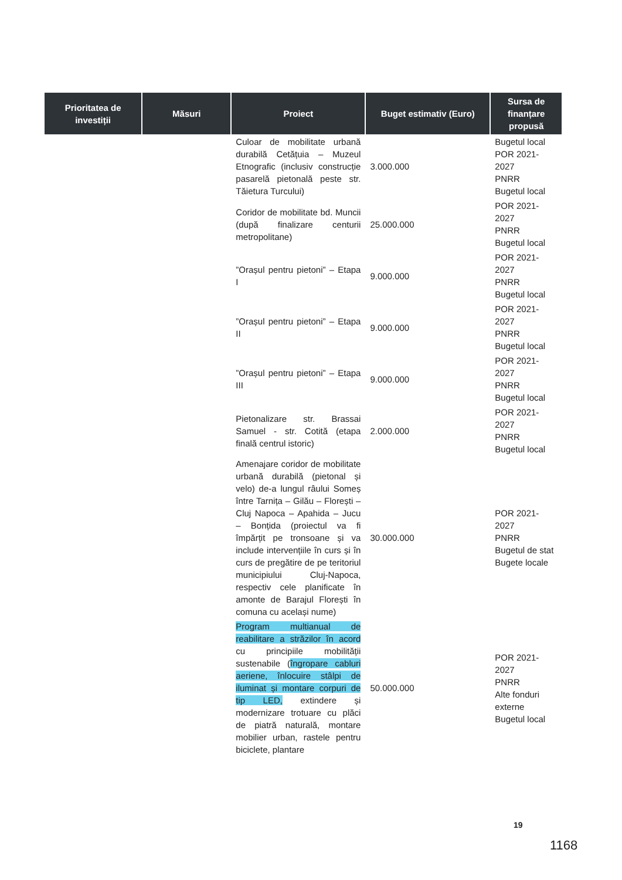| Prioritatea de investiții | Măsuri | Proiect | Buget estimativ (Euro) | Sursa de finanțare propusă |
| --- | --- | --- | --- | --- |
| | | Culoar de mobilitate urbană durabilă Cetățuia – Muzeul Etnografic (inclusiv construcție pasarelă pietonală peste str. Tăietura Turcului) | 3.000.000 | Bugetul local POR 2021-2027 PNRR Bugetul local |
| | | Coridor de mobilitate bd. Muncii (după finalizare centurii metropolitane) | 25.000.000 | POR 2021-2027 PNRR Bugetul local |
| | | ”Orașul pentru pietoni” – Etapa I | 9.000.000 | POR 2021-2027 PNRR Bugetul local |
| | | ”Orașul pentru pietoni” – Etapa II | 9.000.000 | POR 2021-2027 PNRR Bugetul local |
| | | ”Orașul pentru pietoni” – Etapa III | 9.000.000 | POR 2021-2027 PNRR Bugetul local |
| | | Pietonalizare str. Brassai Samuel - str. Cotită (etapa finală centrul istoric) | 2.000.000 | POR 2021-2027 PNRR Bugetul local |
| | | Amenajare coridor de mobilitate urbană durabilă (pietonal și velo) de-a lungul râului Someș între Tarnița – Gilău – Florești – Cluj Napoca – Apahida – Jucu – Bonțida (proiectul va fi împărțit pe tronsoane și va include intervențiile în curs și în curs de pregătire de pe teritoriul municipiului Cluj-Napoca, respectiv cele planificate în amonte de Barajul Florești în comuna cu același nume) | 30.000.000 | POR 2021-2027 PNRR Bugetul de stat Bugete locale |
| | | Program multianual de reabilitare a străzilor în acord cu principiile mobilității sustenabile ( îngropare cabluri aeriene, înlocuire stâlpi de iluminat și montare corpuri de tip LED, extindere și modernizare trotuare cu plăci de piatră naturală, montare mobilier urban, rastele pentru biciclete, plantare | 50.000.000 | POR 2021-2027 PNRR Alte fonduri externe Bugetul local |
19
1168